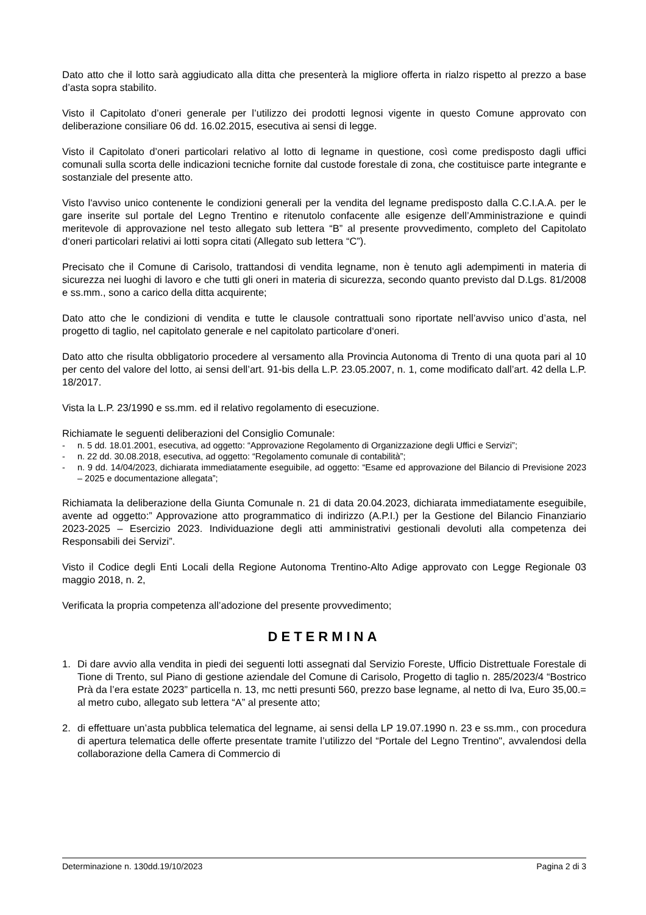Dato atto che il lotto sarà aggiudicato alla ditta che presenterà la migliore offerta in rialzo rispetto al prezzo a base d’asta sopra stabilito.
Visto il Capitolato d’oneri generale per l’utilizzo dei prodotti legnosi vigente in questo Comune approvato con deliberazione consiliare 06 dd. 16.02.2015, esecutiva ai sensi di legge.
Visto il Capitolato d’oneri particolari relativo al lotto di legname in questione, così come predisposto dagli uffici comunali sulla scorta delle indicazioni tecniche fornite dal custode forestale di zona, che costituisce parte integrante e sostanziale del presente atto.
Visto l'avviso unico contenente le condizioni generali per la vendita del legname predisposto dalla C.C.I.A.A. per le gare inserite sul portale del Legno Trentino e ritenutolo confacente alle esigenze dell’Amministrazione e quindi meritevole di approvazione nel testo allegato sub lettera “B” al presente provvedimento, completo del Capitolato d‘oneri particolari relativi ai lotti sopra citati (Allegato sub lettera “C”).
Precisato che il Comune di Carisolo, trattandosi di vendita legname, non è tenuto agli adempimenti in materia di sicurezza nei luoghi di lavoro e che tutti gli oneri in materia di sicurezza, secondo quanto previsto dal D.Lgs. 81/2008 e ss.mm., sono a carico della ditta acquirente;
Dato atto che le condizioni di vendita e tutte le clausole contrattuali sono riportate nell’avviso unico d’asta, nel progetto di taglio, nel capitolato generale e nel capitolato particolare d‘oneri.
Dato atto che risulta obbligatorio procedere al versamento alla Provincia Autonoma di Trento di una quota pari al 10 per cento del valore del lotto, ai sensi dell’art. 91-bis della L.P. 23.05.2007, n. 1, come modificato dall’art. 42 della L.P. 18/2017.
Vista la L.P. 23/1990 e ss.mm. ed il relativo regolamento di esecuzione.
Richiamate le seguenti deliberazioni del Consiglio Comunale:
- n. 5 dd. 18.01.2001, esecutiva, ad oggetto: “Approvazione Regolamento di Organizzazione degli Uffici e Servizi”;
- n. 22 dd. 30.08.2018, esecutiva, ad oggetto: “Regolamento comunale di contabilità”;
- n. 9 dd. 14/04/2023, dichiarata immediatamente eseguibile, ad oggetto: “Esame ed approvazione del Bilancio di Previsione 2023 – 2025 e documentazione allegata”;
Richiamata la deliberazione della Giunta Comunale n. 21 di data 20.04.2023, dichiarata immediatamente eseguibile, avente ad oggetto:” Approvazione atto programmatico di indirizzo (A.P.I.) per la Gestione del Bilancio Finanziario 2023-2025 – Esercizio 2023. Individuazione degli atti amministrativi gestionali devoluti alla competenza dei Responsabili dei Servizi”.
Visto il Codice degli Enti Locali della Regione Autonoma Trentino-Alto Adige approvato con Legge Regionale 03 maggio 2018, n. 2,
Verificata la propria competenza all’adozione del presente provvedimento;
DETERMINA
1. Di dare avvio alla vendita in piedi dei seguenti lotti assegnati dal Servizio Foreste, Ufficio Distrettuale Forestale di Tione di Trento, sul Piano di gestione aziendale del Comune di Carisolo, Progetto di taglio n. 285/2023/4 “Bostrico Prà da l’era estate 2023” particella n. 13, mc netti presunti 560, prezzo base legname, al netto di Iva, Euro 35,00.= al metro cubo, allegato sub lettera “A” al presente atto;
2. di effettuare un’asta pubblica telematica del legname, ai sensi della LP 19.07.1990 n. 23 e ss.mm., con procedura di apertura telematica delle offerte presentate tramite l’utilizzo del “Portale del Legno Trentino", avvalendosi della collaborazione della Camera di Commercio di
Determinazione n. 130dd.19/10/2023 Pagina 2 di 3